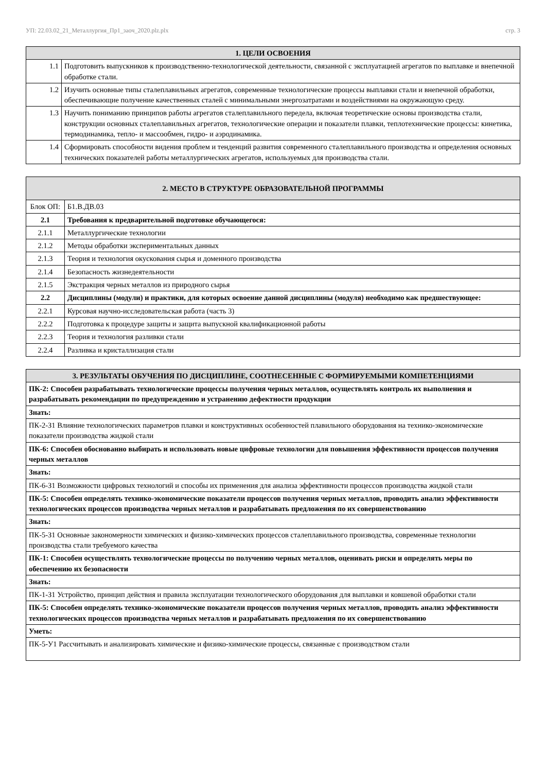УП: 22.03.02_21_Металлургия_Пр1_заоч_2020.plz.plx стр. 3
| 1. ЦЕЛИ ОСВОЕНИЯ | |
| --- | --- |
| 1.1 | Подготовить выпускников к производственно-технологической деятельности, связанной с эксплуатацией агрегатов по выплавке и внепечной обработке стали. |
| 1.2 | Изучить основные типы сталеплавильных агрегатов, современные технологические процессы выплавки стали и внепечной обработки, обеспечивающие получение качественных сталей с минимальными энергозатратами и воздействиями на окружающую среду. |
| 1.3 | Научить пониманию принципов работы агрегатов сталеплавильного передела, включая теоретические основы производства стали, конструкции основных сталеплавильных агрегатов, технологические операции и показатели плавки, теплотехнические процессы: кинетика, термодинамика, тепло- и массообмен, гидро- и аэродинамика. |
| 1.4 | Сформировать способности видения проблем и тенденций развития современного сталеплавильного производства и определения основных технических показателей работы металлургических агрегатов, используемых для производства стали. |
| 2. МЕСТО В СТРУКТУРЕ ОБРАЗОВАТЕЛЬНОЙ ПРОГРАММЫ | | |
| --- | --- | --- |
| Блок ОП: | | Б1.В.ДВ.03 |
| 2.1 | Требования к предварительной подготовке обучающегося: | |
| 2.1.1 | Металлургические технологии | |
| 2.1.2 | Методы обработки экспериментальных данных | |
| 2.1.3 | Теория и технология окускования сырья и доменного производства | |
| 2.1.4 | Безопасность жизнедеятельности | |
| 2.1.5 | Экстракция черных металлов из природного сырья | |
| 2.2 | Дисциплины (модули) и практики, для которых освоение данной дисциплины (модуля) необходимо как предшествующее: | |
| 2.2.1 | Курсовая научно-исследовательская работа (часть 3) | |
| 2.2.2 | Подготовка к процедуре защиты и защита выпускной квалификационной работы | |
| 2.2.3 | Теория и технология разливки стали | |
| 2.2.4 | Разливка и кристаллизация стали | |
| 3. РЕЗУЛЬТАТЫ ОБУЧЕНИЯ ПО ДИСЦИПЛИНЕ, СООТНЕСЕННЫЕ С ФОРМИРУЕМЫМИ КОМПЕТЕНЦИЯМИ |
| --- |
| ПК-2: Способен разрабатывать технологические процессы получения черных металлов, осуществлять контроль их выполнения и разрабатывать рекомендации по предупреждению и устранению дефектности продукции |
| Знать: |
| ПК-2-З1 Влияние технологических параметров плавки и конструктивных особенностей плавильного оборудования на технико-экономические показатели производства жидкой стали |
| ПК-6: Способен обоснованно выбирать и использовать новые цифровые технологии для повышения эффективности процессов получения черных металлов |
| Знать: |
| ПК-6-З1 Возможности цифровых технологий и способы их применения для анализа эффективности процессов производства жидкой стали |
| ПК-5: Способен определять технико-экономические показатели процессов получения черных металлов, проводить анализ эффективности технологических процессов производства черных металлов и разрабатывать предложения по их совершенствованию |
| Знать: |
| ПК-5-З1 Основные закономерности химических и физико-химических процессов сталеплавильного производства, современные технологии производства стали требуемого качества |
| ПК-1: Способен осуществлять технологические процессы по получению черных металлов, оценивать риски и определять меры по обеспечению их безопасности |
| Знать: |
| ПК-1-З1 Устройство, принцип действия и правила эксплуатации технологического оборудования для выплавки и ковшевой обработки стали |
| ПК-5: Способен определять технико-экономические показатели процессов получения черных металлов, проводить анализ эффективности технологических процессов производства черных металлов и разрабатывать предложения по их совершенствованию |
| Уметь: |
| ПК-5-У1 Рассчитывать и анализировать химические и физико-химические процессы, связанные с производством стали |